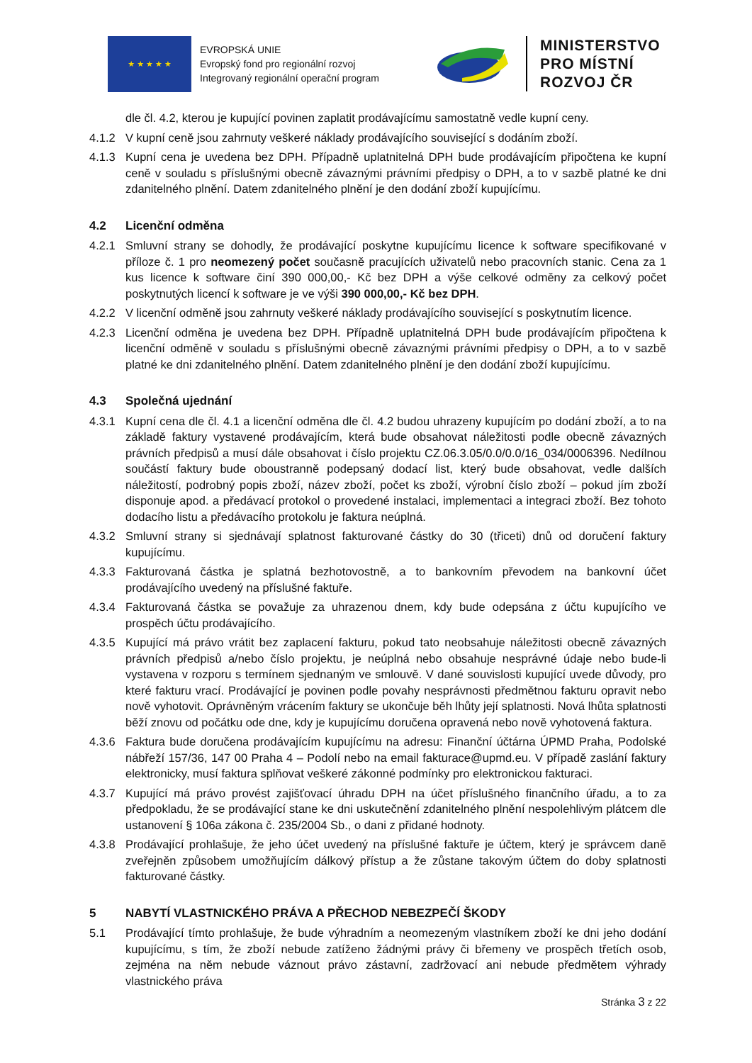★ ★ ★ ★ ★
EVROPSKÁ UNIE
Evropský fond pro regionální rozvoj
Integrovaný regionální operační program
MINISTERSTVO
PRO MÍSTNÍ
ROZVOJ ČR
dle čl. 4.2, kterou je kupující povinen zaplatit prodávajícímu samostatně vedle kupní ceny.
4.1.2 V kupní ceně jsou zahrnuty veškeré náklady prodávajícího související s dodáním zboží.
4.1.3 Kupní cena je uvedena bez DPH. Případně uplatnitelná DPH bude prodávajícím připočtena ke kupní ceně v souladu s příslušnými obecně závaznými právními předpisy o DPH, a to v sazbě platné ke dni zdanitelného plnění. Datem zdanitelného plnění je den dodání zboží kupujícímu.
4.2 Licenční odměna
4.2.1 Smluvní strany se dohodly, že prodávající poskytne kupujícímu licence k software specifikované v příloze č. 1 pro neomezený počet současně pracujících uživatelů nebo pracovních stanic. Cena za 1 kus licence k software činí 390 000,00,- Kč bez DPH a výše celkové odměny za celkový počet poskytnutých licencí k software je ve výši 390 000,00,- Kč bez DPH.
4.2.2 V licenční odměně jsou zahrnuty veškeré náklady prodávajícího související s poskytnutím licence.
4.2.3 Licenční odměna je uvedena bez DPH. Případně uplatnitelná DPH bude prodávajícím připočtena k licenční odměně v souladu s příslušnými obecně závaznými právními předpisy o DPH, a to v sazbě platné ke dni zdanitelného plnění. Datem zdanitelného plnění je den dodání zboží kupujícímu.
4.3 Společná ujednání
4.3.1 Kupní cena dle čl. 4.1 a licenční odměna dle čl. 4.2 budou uhrazeny kupujícím po dodání zboží, a to na základě faktury vystavené prodávajícím, která bude obsahovat náležitosti podle obecně závazných právních předpisů a musí dále obsahovat i číslo projektu CZ.06.3.05/0.0/0.0/16_034/0006396. Nedílnou součástí faktury bude oboustranně podepsaný dodací list, který bude obsahovat, vedle dalších náležitostí, podrobný popis zboží, název zboží, počet ks zboží, výrobní číslo zboží – pokud jím zboží disponuje apod. a předávací protokol o provedené instalaci, implementaci a integraci zboží. Bez tohoto dodacího listu a předávacího protokolu je faktura neúplná.
4.3.2 Smluvní strany si sjednávají splatnost fakturované částky do 30 (třiceti) dnů od doručení faktury kupujícímu.
4.3.3 Fakturovaná částka je splatná bezhotovostně, a to bankovním převodem na bankovní účet prodávajícího uvedený na příslušné faktuře.
4.3.4 Fakturovaná částka se považuje za uhrazenou dnem, kdy bude odepsána z účtu kupujícího ve prospěch účtu prodávajícího.
4.3.5 Kupující má právo vrátit bez zaplacení fakturu, pokud tato neobsahuje náležitosti obecně závazných právních předpisů a/nebo číslo projektu, je neúplná nebo obsahuje nesprávné údaje nebo bude-li vystavena v rozporu s termínem sjednaným ve smlouvě. V dané souvislosti kupující uvede důvody, pro které fakturu vrací. Prodávající je povinen podle povahy nesprávnosti předmětnou fakturu opravit nebo nově vyhotovit. Oprávněným vrácením faktury se ukončuje běh lhůty její splatnosti. Nová lhůta splatnosti běží znovu od počátku ode dne, kdy je kupujícímu doručena opravená nebo nově vyhotovená faktura.
4.3.6 Faktura bude doručena prodávajícím kupujícímu na adresu: Finanční účtárna ÚPMD Praha, Podolské nábřeží 157/36, 147 00 Praha 4 – Podolí nebo na email fakturace@upmd.eu. V případě zaslání faktury elektronicky, musí faktura splňovat veškeré zákonné podmínky pro elektronickou fakturaci.
4.3.7 Kupující má právo provést zajišťovací úhradu DPH na účet příslušného finančního úřadu, a to za předpokladu, že se prodávající stane ke dni uskutečnění zdanitelného plnění nespolehlivým plátcem dle ustanovení § 106a zákona č. 235/2004 Sb., o dani z přidané hodnoty.
4.3.8 Prodávající prohlašuje, že jeho účet uvedený na příslušné faktuře je účtem, který je správcem daně zveřejněn způsobem umožňujícím dálkový přístup a že zůstane takovým účtem do doby splatnosti fakturované částky.
5 NABYTÍ VLASTNICKÉHO PRÁVA A PŘECHOD NEBEZPEČÍ ŠKODY
5.1 Prodávající tímto prohlašuje, že bude výhradním a neomezeným vlastníkem zboží ke dni jeho dodání kupujícímu, s tím, že zboží nebude zatíženo žádnými právy či břemeny ve prospěch třetích osob, zejména na něm nebude váznout právo zástavní, zadržovací ani nebude předmětem výhrady vlastnického práva
Stránka 3 z 22